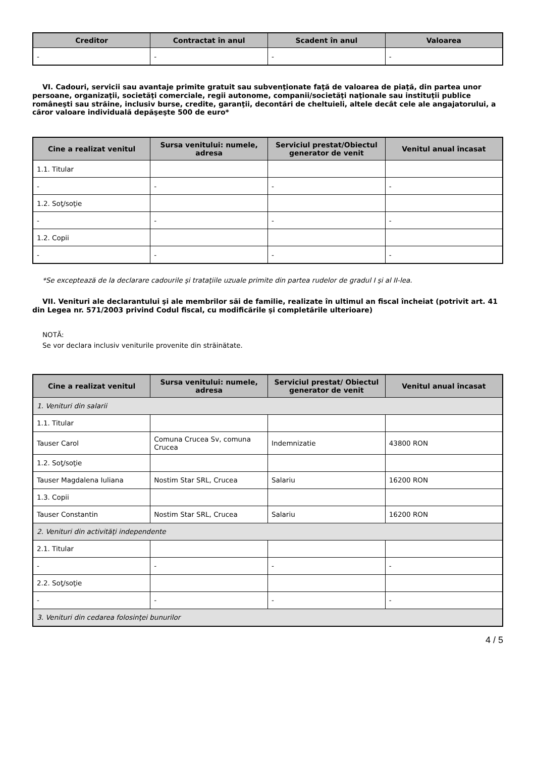| Creditor | Contractat în anul | Scadent în anul | Valoarea |
| --- | --- | --- | --- |
| - | - | - | - |
VI. Cadouri, servicii sau avantaje primite gratuit sau subvenţionate faţă de valoarea de piaţă, din partea unor persoane, organizaţii, societăţi comerciale, regii autonome, companii/societăţi naţionale sau instituţii publice româneşti sau străine, inclusiv burse, credite, garanţii, decontări de cheltuieli, altele decât cele ale angajatorului, a căror valoare individuală depăşeşte 500 de euro*
| Cine a realizat venitul | Sursa venitului: numele, adresa | Serviciul prestat/Obiectul generator de venit | Venitul anual încasat |
| --- | --- | --- | --- |
| 1.1. Titular | | | |
| - | - | - | - |
| 1.2. Soţ/soţie | | | |
| - | - | - | - |
| 1.2. Copii | | | |
| - | - | - | - |
*Se exceptează de la declarare cadourile şi trataţiile uzuale primite din partea rudelor de gradul I şi al II-lea.
VII. Venituri ale declarantului şi ale membrilor săi de familie, realizate în ultimul an fiscal încheiat (potrivit art. 41 din Legea nr. 571/2003 privind Codul fiscal, cu modificările şi completările ulterioare)
NOTĂ:
Se vor declara inclusiv veniturile provenite din străinătate.
| Cine a realizat venitul | Sursa venitului: numele, adresa | Serviciul prestat/ Obiectul generator de venit | Venitul anual încasat |
| --- | --- | --- | --- |
| 1. Venituri din salarii | | | |
| 1.1. Titular | | | |
| Tauser Carol | Comuna Crucea Sv, comuna Crucea | Indemnizatie | 43800 RON |
| 1.2. Soţ/soţie | | | |
| Tauser Magdalena Iuliana | Nostim Star SRL, Crucea | Salariu | 16200 RON |
| 1.3. Copii | | | |
| Tauser Constantin | Nostim Star SRL, Crucea | Salariu | 16200 RON |
| 2. Venituri din activităţi independente | | | |
| 2.1. Titular | | | |
| - | - | - | - |
| 2.2. Soţ/soţie | | | |
| - | - | - | - |
| 3. Venituri din cedarea folosinţei bunurilor | | | |
4 / 5